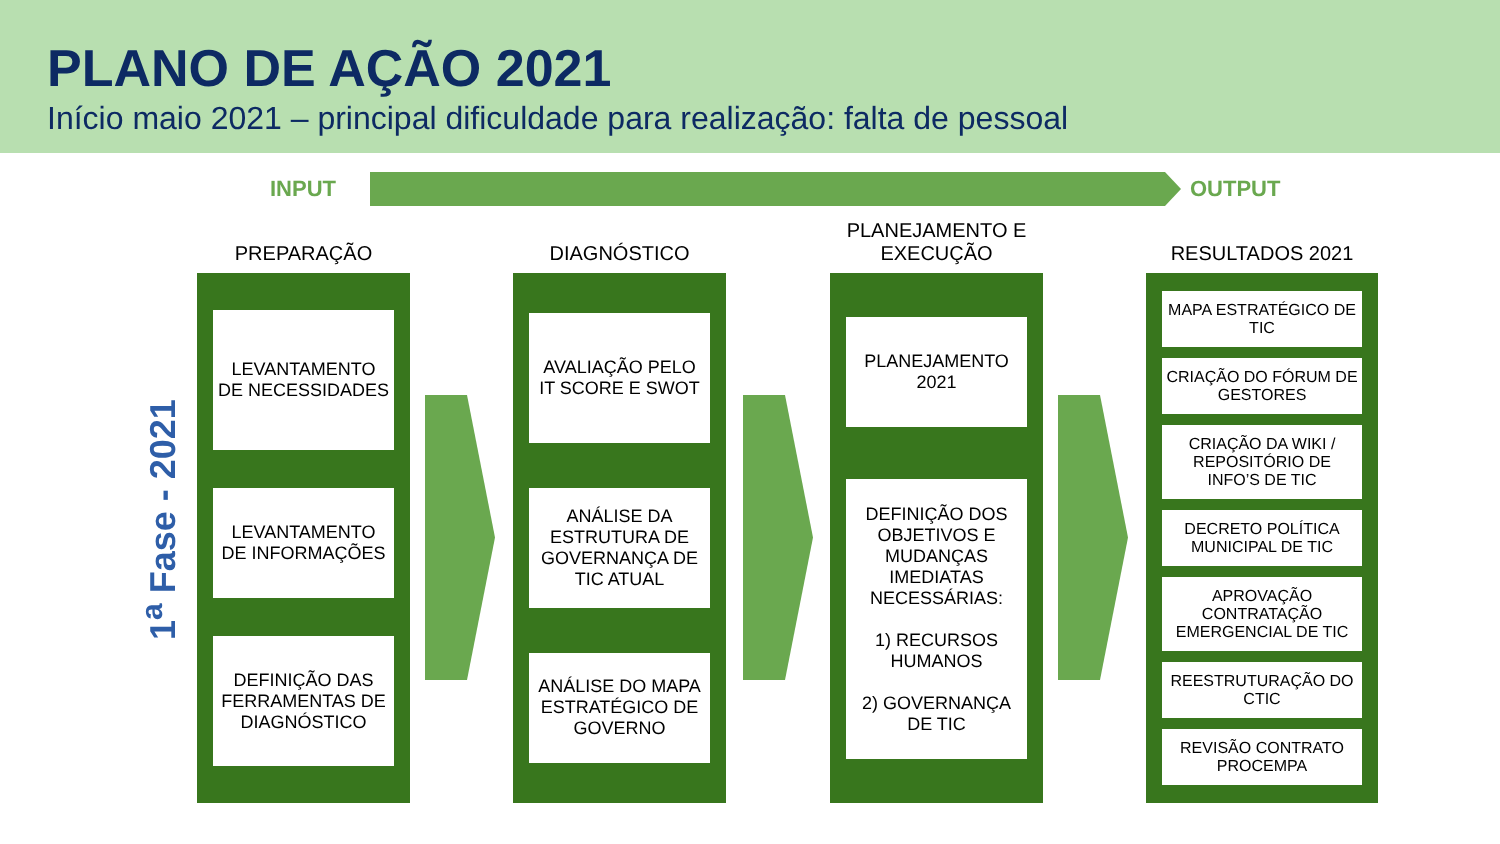PLANO DE AÇÃO 2021
Início maio 2021 – principal dificuldade para realização: falta de pessoal
INPUT OUTPUT
1<sup>a</sup> Fase - 2021
PREPARAÇÃO
LEVANTAMENTO DE NECESSIDADES
LEVANTAMENTO DE INFORMAÇÕES
DEFINIÇÃO DAS FERRAMENTAS DE DIAGNÓSTICO
DIAGNÓSTICO
AVALIAÇÃO PELO IT SCORE E SWOT
ANÁLISE DA ESTRUTURA DE GOVERNANÇA DE TIC ATUAL
ANÁLISE DO MAPA ESTRATÉGICO DE GOVERNO
PLANEJAMENTO E EXECUÇÃO
PLANEJAMENTO 2021
DEFINIÇÃO DOS OBJETIVOS E MUDANÇAS IMEDIATAS NECESSÁRIAS:
1) RECURSOS HUMANOS
2) GOVERNANÇA DE TIC
RESULTADOS 2021
MAPA ESTRATÉGICO DE TIC
CRIAÇÃO DO FÓRUM DE GESTORES
CRIAÇÃO DA WIKI / REPOSITÓRIO DE INFO’S DE TIC
DECRETO POLÍTICA MUNICIPAL DE TIC
APROVAÇÃO CONTRATAÇÃO EMERGENCIAL DE TIC
REESTRUTURAÇÃO DO CTIC
REVISÃO CONTRATO PROCEMPA